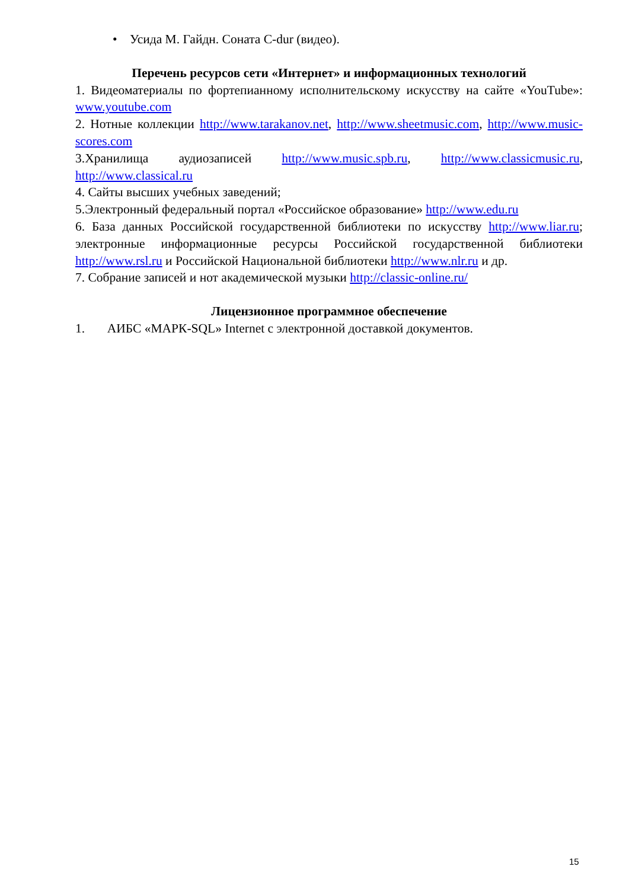• Усида М. Гайдн. Соната C-dur (видео).
Перечень ресурсов сети «Интернет» и информационных технологий
1. Видеоматериалы по фортепианному исполнительскому искусству на сайте «YouTube»: www.youtube.com
2. Нотные коллекции http://www.tarakanov.net, http://www.sheetmusic.com, http://www.music-scores.com
3.Хранилища аудиозаписей http://www.music.spb.ru, http://www.classicmusic.ru, http://www.classical.ru
4. Сайты высших учебных заведений;
5.Электронный федеральный портал «Российское образование» http://www.edu.ru
6. База данных Российской государственной библиотеки по искусству http://www.liar.ru; электронные информационные ресурсы Российской государственной библиотеки http://www.rsl.ru и Российской Национальной библиотеки http://www.nlr.ru и др.
7. Собрание записей и нот академической музыки http://classic-online.ru/
Лицензионное программное обеспечение
1. АИБС «МАРК-SQL» Internet с электронной доставкой документов.
15